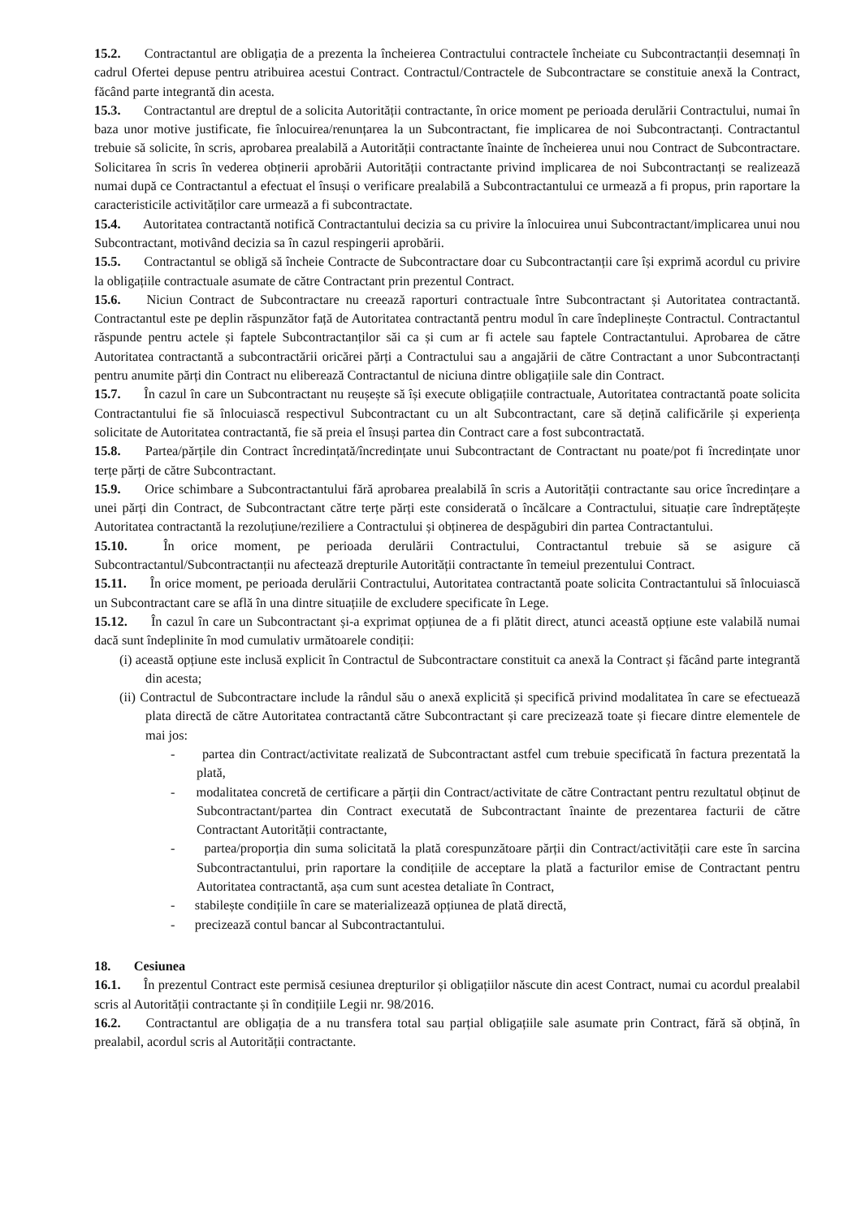15.2. Contractantul are obligația de a prezenta la încheierea Contractului contractele încheiate cu Subcontractanții desemnați în cadrul Ofertei depuse pentru atribuirea acestui Contract. Contractul/Contractele de Subcontractare se constituie anexă la Contract, făcând parte integrantă din acesta.
15.3. Contractantul are dreptul de a solicita Autorității contractante, în orice moment pe perioada derulării Contractului, numai în baza unor motive justificate, fie înlocuirea/renunțarea la un Subcontractant, fie implicarea de noi Subcontractanți. Contractantul trebuie să solicite, în scris, aprobarea prealabilă a Autorității contractante înainte de încheierea unui nou Contract de Subcontractare. Solicitarea în scris în vederea obținerii aprobării Autorității contractante privind implicarea de noi Subcontractanți se realizează numai după ce Contractantul a efectuat el însuși o verificare prealabilă a Subcontractantului ce urmează a fi propus, prin raportare la caracteristicile activităților care urmează a fi subcontractate.
15.4. Autoritatea contractantă notifică Contractantului decizia sa cu privire la înlocuirea unui Subcontractant/implicarea unui nou Subcontractant, motivând decizia sa în cazul respingerii aprobării.
15.5. Contractantul se obligă să încheie Contracte de Subcontractare doar cu Subcontractanții care își exprimă acordul cu privire la obligațiile contractuale asumate de către Contractant prin prezentul Contract.
15.6. Niciun Contract de Subcontractare nu creează raporturi contractuale între Subcontractant și Autoritatea contractantă. Contractantul este pe deplin răspunzător față de Autoritatea contractantă pentru modul în care îndeplinește Contractul. Contractantul răspunde pentru actele și faptele Subcontractanților săi ca și cum ar fi actele sau faptele Contractantului. Aprobarea de către Autoritatea contractantă a subcontractării oricărei părți a Contractului sau a angajării de către Contractant a unor Subcontractanți pentru anumite părți din Contract nu eliberează Contractantul de niciuna dintre obligațiile sale din Contract.
15.7. În cazul în care un Subcontractant nu reușește să își execute obligațiile contractuale, Autoritatea contractantă poate solicita Contractantului fie să înlocuiască respectivul Subcontractant cu un alt Subcontractant, care să dețină calificările și experiența solicitate de Autoritatea contractantă, fie să preia el însuși partea din Contract care a fost subcontractată.
15.8. Partea/părțile din Contract încredințată/încredințate unui Subcontractant de Contractant nu poate/pot fi încredințate unor terțe părți de către Subcontractant.
15.9. Orice schimbare a Subcontractantului fără aprobarea prealabilă în scris a Autorității contractante sau orice încredințare a unei părți din Contract, de Subcontractant către terțe părți este considerată o încălcare a Contractului, situație care îndreptățește Autoritatea contractantă la rezoluțiune/reziliere a Contractului și obținerea de despăgubiri din partea Contractantului.
15.10. În orice moment, pe perioada derulării Contractului, Contractantul trebuie să se asigure că Subcontractantul/Subcontractanții nu afectează drepturile Autorității contractante în temeiul prezentului Contract.
15.11. În orice moment, pe perioada derulării Contractului, Autoritatea contractantă poate solicita Contractantului să înlocuiască un Subcontractant care se află în una dintre situațiile de excludere specificate în Lege.
15.12. În cazul în care un Subcontractant și-a exprimat opțiunea de a fi plătit direct, atunci această opțiune este valabilă numai dacă sunt îndeplinite în mod cumulativ următoarele condiții:
(i) această opțiune este inclusă explicit în Contractul de Subcontractare constituit ca anexă la Contract și făcând parte integrantă din acesta;
(ii) Contractul de Subcontractare include la rândul său o anexă explicită și specifică privind modalitatea în care se efectuează plata directă de către Autoritatea contractantă către Subcontractant și care precizează toate și fiecare dintre elementele de mai jos:
- partea din Contract/activitate realizată de Subcontractant astfel cum trebuie specificată în factura prezentată la plată,
- modalitatea concretă de certificare a părții din Contract/activitate de către Contractant pentru rezultatul obținut de Subcontractant/partea din Contract executată de Subcontractant înainte de prezentarea facturii de către Contractant Autorității contractante,
- partea/proporția din suma solicitată la plată corespunzătoare părții din Contract/activității care este în sarcina Subcontractantului, prin raportare la condițiile de acceptare la plată a facturilor emise de Contractant pentru Autoritatea contractantă, așa cum sunt acestea detaliate în Contract,
- stabilește condițiile în care se materializează opțiunea de plată directă,
- precizează contul bancar al Subcontractantului.
18. Cesiunea
16.1. În prezentul Contract este permisă cesiunea drepturilor și obligațiilor născute din acest Contract, numai cu acordul prealabil scris al Autorității contractante și în condițiile Legii nr. 98/2016.
16.2. Contractantul are obligația de a nu transfera total sau parțial obligațiile sale asumate prin Contract, fără să obțină, în prealabil, acordul scris al Autorității contractante.